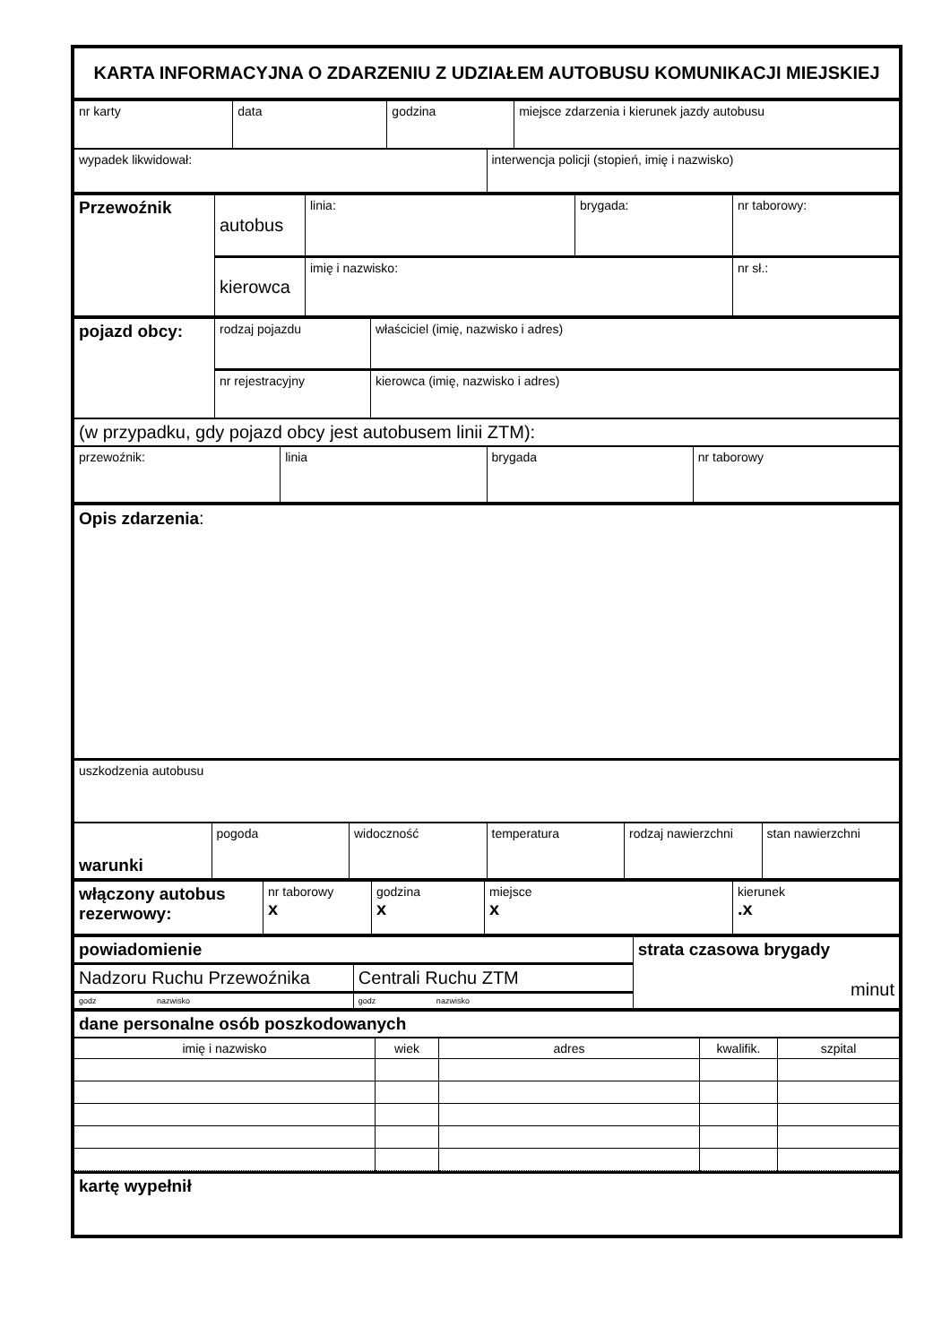| KARTA INFORMACYJNA O ZDARZENIU Z UDZIAŁEM AUTOBUSU KOMUNIKACJI MIEJSKIEJ |
| nr karty | data | godzina | miejsce zdarzenia i kierunek jazdy autobusu |
| wypadek likwidował: | interwencja policji (stopień, imię i nazwisko) |
| Przewoźnik | autobus | linia: | brygada: | nr taborowy: |
| | kierowca | imię i nazwisko: | | nr sł.: |
| pojazd obcy: | rodzaj pojazdu | właściciel (imię, nazwisko i adres) |
| | nr rejestracyjny | kierowca (imię, nazwisko i adres) |
| (w przypadku, gdy pojazd obcy jest autobusem linii ZTM): |
| przewoźnik: | linia | brygada | nr taborowy |
| Opis zdarzenia : |
| uszkodzenia autobusu |
| warunki | pogoda | widoczność | temperatura | rodzaj nawierzchni | stan nawierzchni |
| włączony autobus rezerwowy: | nr taborowy x | godzina x | miejsce x | kierunek .x |
| powiadomienie | | strata czasowa brygady minut |
| Nadzoru Ruchu Przewoźnika | Centrali Ruchu ZTM | |
| godz nazwisko | godz nazwisko | |
| dane personalne osób poszkodowanych |
| imię i nazwisko | wiek | adres | kwalifik. | szpital |
| --- | --- | --- | --- | --- |
| kartę wypełnił |